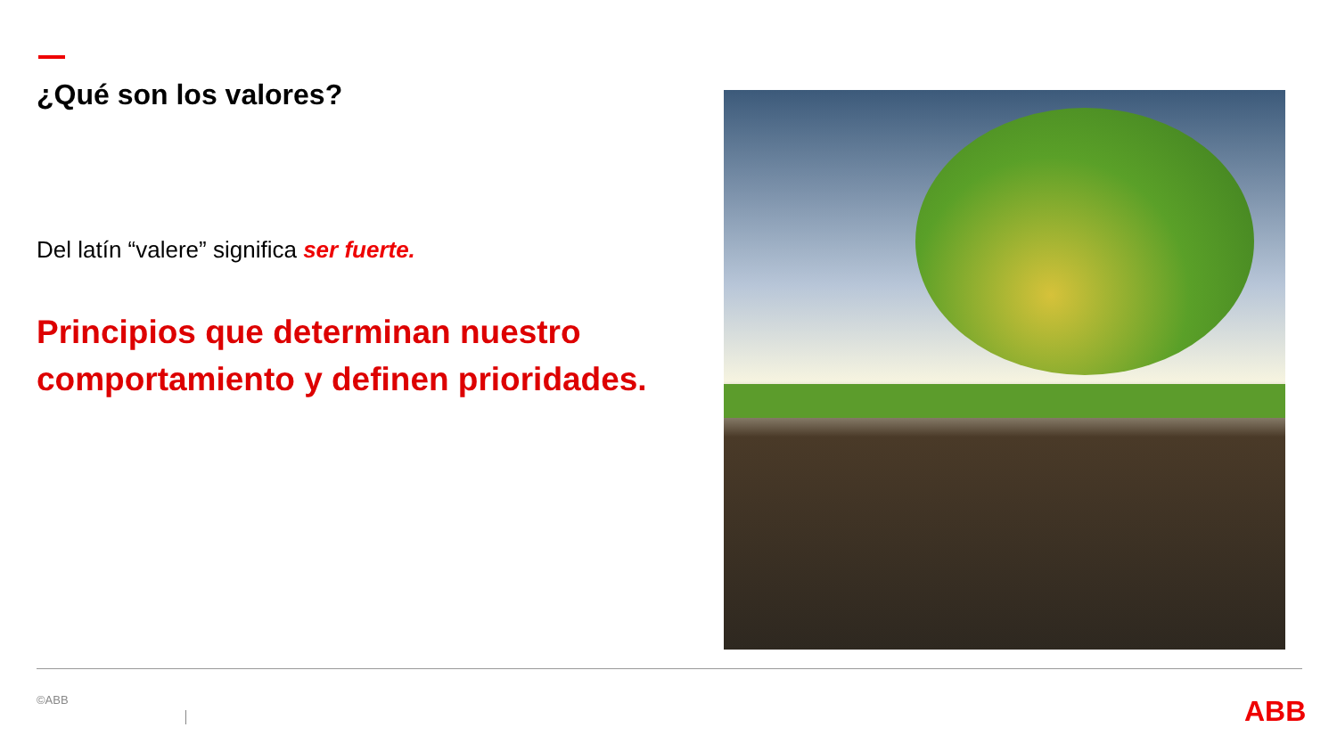¿Qué son los valores?
Del latín “valere” significa ser fuerte.
Principios que determinan nuestro comportamiento y definen prioridades.
©ABB ABB